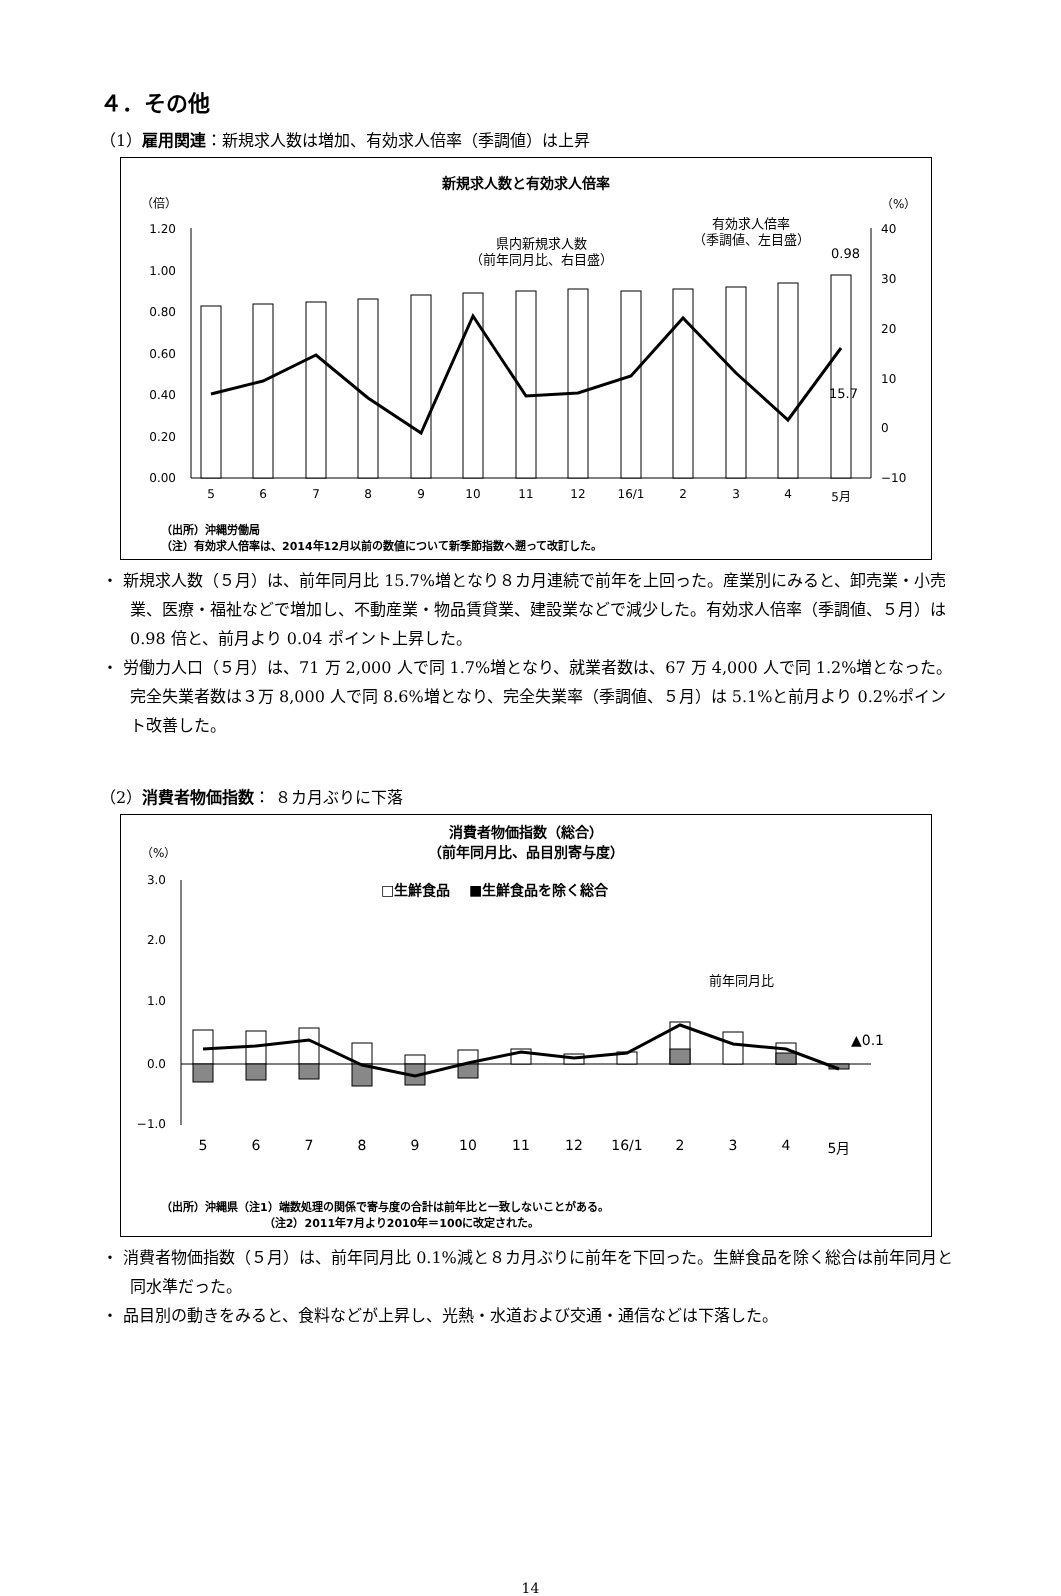４．その他
（1）雇用関連：新規求人数は増加、有効求人倍率（季調値）は上昇
新規求人数と有効求人倍率
（倍）
（%）
1.20
1.00
0.80
0.60
0.40
0.20
0.00
40
30
20
10
0
−10
5
6
7
8
9
10
11
12
16/1
2
3
4
5月
県内新規求人数
（前年同月比、右目盛）
有効求人倍率
（季調値、左目盛）
0.98
15.7
（出所）沖縄労働局
（注）有効求人倍率は、2014年12月以前の数値について新季節指数へ遡って改訂した。
・ 新規求人数（５月）は、前年同月比 15.7%増となり８カ月連続で前年を上回った。産業別にみると、卸売業・小売業、医療・福祉などで増加し、不動産業・物品賃貸業、建設業などで減少した。有効求人倍率（季調値、５月）は 0.98 倍と、前月より 0.04 ポイント上昇した。
・ 労働力人口（５月）は、71 万 2,000 人で同 1.7%増となり、就業者数は、67 万 4,000 人で同 1.2%増となった。完全失業者数は３万 8,000 人で同 8.6%増となり、完全失業率（季調値、５月）は 5.1%と前月より 0.2%ポイント改善した。
（2）消費者物価指数： ８カ月ぶりに下落
消費者物価指数（総合）
（前年同月比、品目別寄与度）
（%）
□生鮮食品　 ■生鮮食品を除く総合
3.0
2.0
1.0
0.0
−1.0
5
6
7
8
9
10
11
12
16/1
2
3
4
5月
前年同月比
▲0.1
（出所）沖縄県（注1）端数処理の関係で寄与度の合計は前年比と一致しないことがある。
　　　　　　　　　 （注2）2011年7月より2010年＝100に改定された。
・ 消費者物価指数（５月）は、前年同月比 0.1%減と８カ月ぶりに前年を下回った。生鮮食品を除く総合は前年同月と同水準だった。
・ 品目別の動きをみると、食料などが上昇し、光熱・水道および交通・通信などは下落した。
14